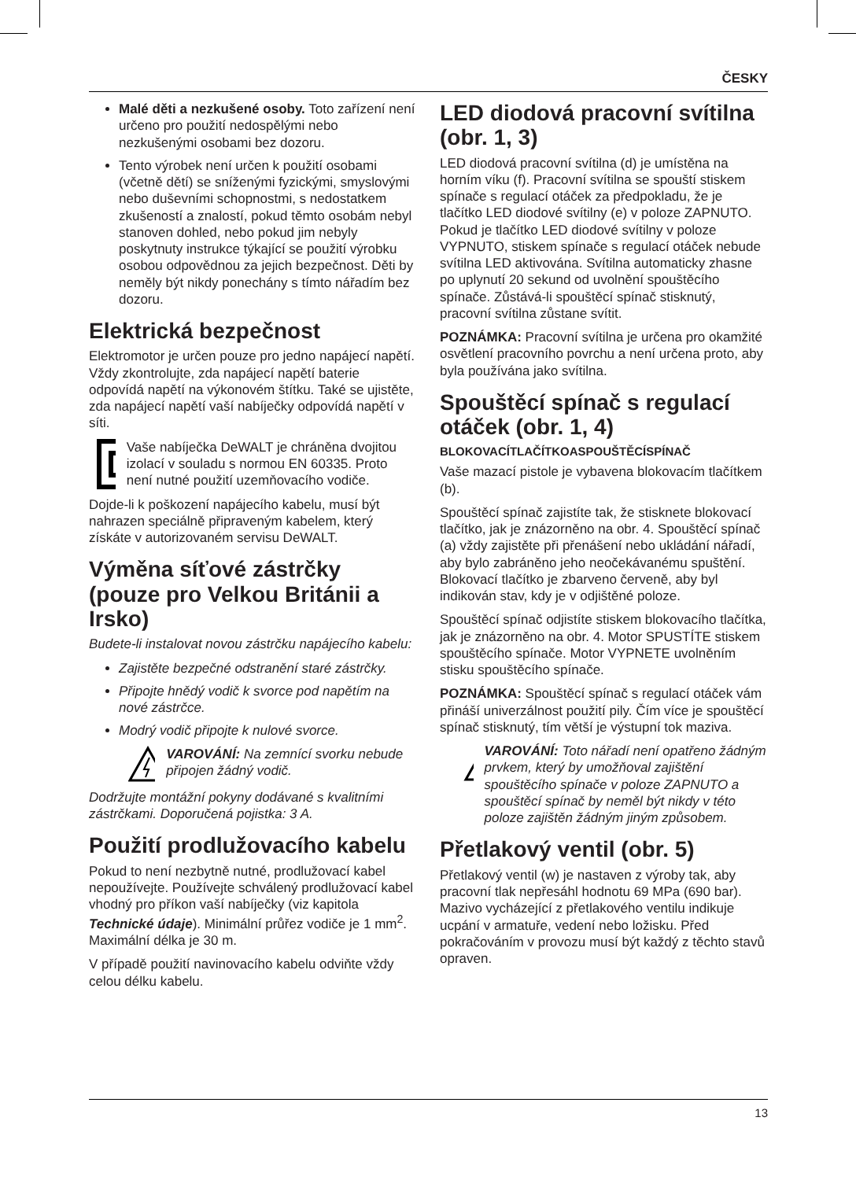ČESKY
Malé děti a nezkušené osoby. Toto zařízení není určeno pro použití nedospělými nebo nezkušenými osobami bez dozoru.
Tento výrobek není určen k použití osobami (včetně dětí) se sníženými fyzickými, smyslovými nebo duševními schopnostmi, s nedostatkem zkušeností a znalostí, pokud těmto osobám nebyl stanoven dohled, nebo pokud jim nebyly poskytnuty instrukce týkající se použití výrobku osobou odpovědnou za jejich bezpečnost. Děti by neměly být nikdy ponechány s tímto nářadím bez dozoru.
Elektrická bezpečnost
Elektromotor je určen pouze pro jedno napájecí napětí. Vždy zkontrolujte, zda napájecí napětí baterie odpovídá napětí na výkonovém štítku. Také se ujistěte, zda napájecí napětí vaší nabíječky odpovídá napětí v síti.
Vaše nabíječka DeWALT je chráněna dvojitou izolací v souladu s normou EN 60335. Proto není nutné použití uzemňovacího vodiče.
Dojde-li k poškození napájecího kabelu, musí být nahrazen speciálně připraveným kabelem, který získáte v autorizovaném servisu DeWALT.
Výměna síťové zástrčky (pouze pro Velkou Británii a Irsko)
Budete-li instalovat novou zástrčku napájecího kabelu:
Zajistěte bezpečné odstranění staré zástrčky.
Připojte hnědý vodič k svorce pod napětím na nové zástrčce.
Modrý vodič připojte k nulové svorce.
VAROVÁNÍ: Na zemnící svorku nebude připojen žádný vodič.
Dodržujte montážní pokyny dodávané s kvalitními zástrčkami. Doporučená pojistka: 3 A.
Použití prodlužovacího kabelu
Pokud to není nezbytně nutné, prodlužovací kabel nepoužívejte. Používejte schválený prodlužovací kabel vhodný pro příkon vaší nabíječky (viz kapitola Technické údaje). Minimální průřez vodiče je 1 mm<sup>2</sup>. Maximální délka je 30 m.
V případě použití navinovacího kabelu odviňte vždy celou délku kabelu.
LED diodová pracovní svítilna (obr. 1, 3)
LED diodová pracovní svítilna (d) je umístěna na horním víku (f). Pracovní svítilna se spouští stiskem spínače s regulací otáček za předpokladu, že je tlačítko LED diodové svítilny (e) v poloze ZAPNUTO. Pokud je tlačítko LED diodové svítilny v poloze VYPNUTO, stiskem spínače s regulací otáček nebude svítilna LED aktivována. Svítilna automaticky zhasne po uplynutí 20 sekund od uvolnění spouštěcího spínače. Zůstává-li spouštěcí spínač stisknutý, pracovní svítilna zůstane svítit.
POZNÁMKA: Pracovní svítilna je určena pro okamžité osvětlení pracovního povrchu a není určena proto, aby byla používána jako svítilna.
Spouštěcí spínač s regulací otáček (obr. 1, 4)
BLOKOVACÍTLAČÍTKOASPOUŠTĚCÍSPÍNAČ
Vaše mazací pistole je vybavena blokovacím tlačítkem (b).
Spouštěcí spínač zajistíte tak, že stisknete blokovací tlačítko, jak je znázorněno na obr. 4. Spouštěcí spínač (a) vždy zajistěte při přenášení nebo ukládání nářadí, aby bylo zabráněno jeho neočekávanému spuštění. Blokovací tlačítko je zbarveno červeně, aby byl indikován stav, kdy je v odjištěné poloze.
Spouštěcí spínač odjistíte stiskem blokovacího tlačítka, jak je znázorněno na obr. 4. Motor SPUSTÍTE stiskem spouštěcího spínače. Motor VYPNETE uvolněním stisku spouštěcího spínače.
POZNÁMKA: Spouštěcí spínač s regulací otáček vám přináší univerzálnost použití pily. Čím více je spouštěcí spínač stisknutý, tím větší je výstupní tok maziva.
VAROVÁNÍ: Toto nářadí není opatřeno žádným prvkem, který by umožňoval zajištění spouštěcího spínače v poloze ZAPNUTO a spouštěcí spínač by neměl být nikdy v této poloze zajištěn žádným jiným způsobem.
Přetlakový ventil (obr. 5)
Přetlakový ventil (w) je nastaven z výroby tak, aby pracovní tlak nepřesáhl hodnotu 69 MPa (690 bar). Mazivo vycházející z přetlakového ventilu indikuje ucpání v armatuře, vedení nebo ložisku. Před pokračováním v provozu musí být každý z těchto stavů opraven.
13